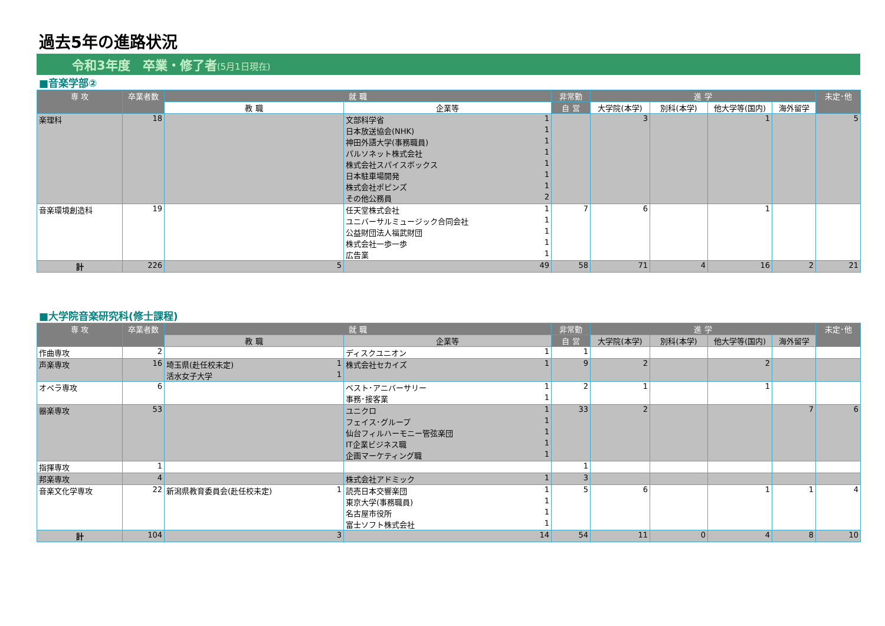過去5年の進路状況
令和3年度　卒業・修了者(5月1日現在)
■音楽学部②
| 専 攻 | 卒業者数 | 就 職 | | 非常勤 | 進 学 | | | | 未定･他 |
| --- | --- | --- | --- | --- | --- | --- | --- | --- | --- |
| | | 教 職 | 企業等 | 自 営 | 大学院(本学) | 別科(本学) | 他大学等(国内) | 海外留学 | |
| 楽理科 | 18 | | 文部科学省 1 日本放送協会(NHK) 1 神田外語大学(事務職員) 1 パルソネット株式会社 1 株式会社スパイスボックス 1 日本駐車場開発 1 株式会社ポピンズ 1 その他公務員 2 | | 3 | | 1 | | 5 |
| 音楽環境創造科 | 19 | | 任天堂株式会社 1 ユニバーサルミュージック合同会社 1 公益財団法人福武財団 1 株式会社一歩一歩 1 広告業 1 | 7 | 6 | | 1 | | |
| 計 | 226 | 5 | 49 | 58 | 71 | 4 | 16 | 2 | 21 |
■大学院音楽研究科(修士課程)
| 専 攻 | 卒業者数 | 就 職 | | 非常勤 | 進 学 | | | | 未定･他 |
| --- | --- | --- | --- | --- | --- | --- | --- | --- | --- |
| | | 教 職 | 企業等 | 自 営 | 大学院(本学) | 別科(本学) | 他大学等(国内) | 海外留学 | |
| 作曲専攻 | 2 | | ディスクユニオン 1 | 1 | | | | | |
| 声楽専攻 | 16 | 埼玉県(赴任校未定) 1 活水女子大学 1 | 株式会社セカイズ 1 | 9 | 2 | | 2 | | |
| オペラ専攻 | 6 | | ベスト･アニバーサリー 1 事務･接客業 1 | 2 | 1 | | 1 | | |
| 器楽専攻 | 53 | | ユニクロ 1 フェイス･グループ 1 仙台フィルハーモニー管弦楽団 1 IT企業ビジネス職 1 企画マーケティング職 1 | 33 | 2 | | | 7 | 6 |
| 指揮専攻 | 1 | | | 1 | | | | | |
| 邦楽専攻 | 4 | | 株式会社アドミック 1 | 3 | | | | | |
| 音楽文化学専攻 | 22 | 新潟県教育委員会(赴任校未定) 1 | 読売日本交響楽団 1 東京大学(事務職員) 1 名古屋市役所 1 富士ソフト株式会社 1 | 5 | 6 | | 1 | 1 | 4 |
| 計 | 104 | 3 | 14 | 54 | 11 | 0 | 4 | 8 | 10 |